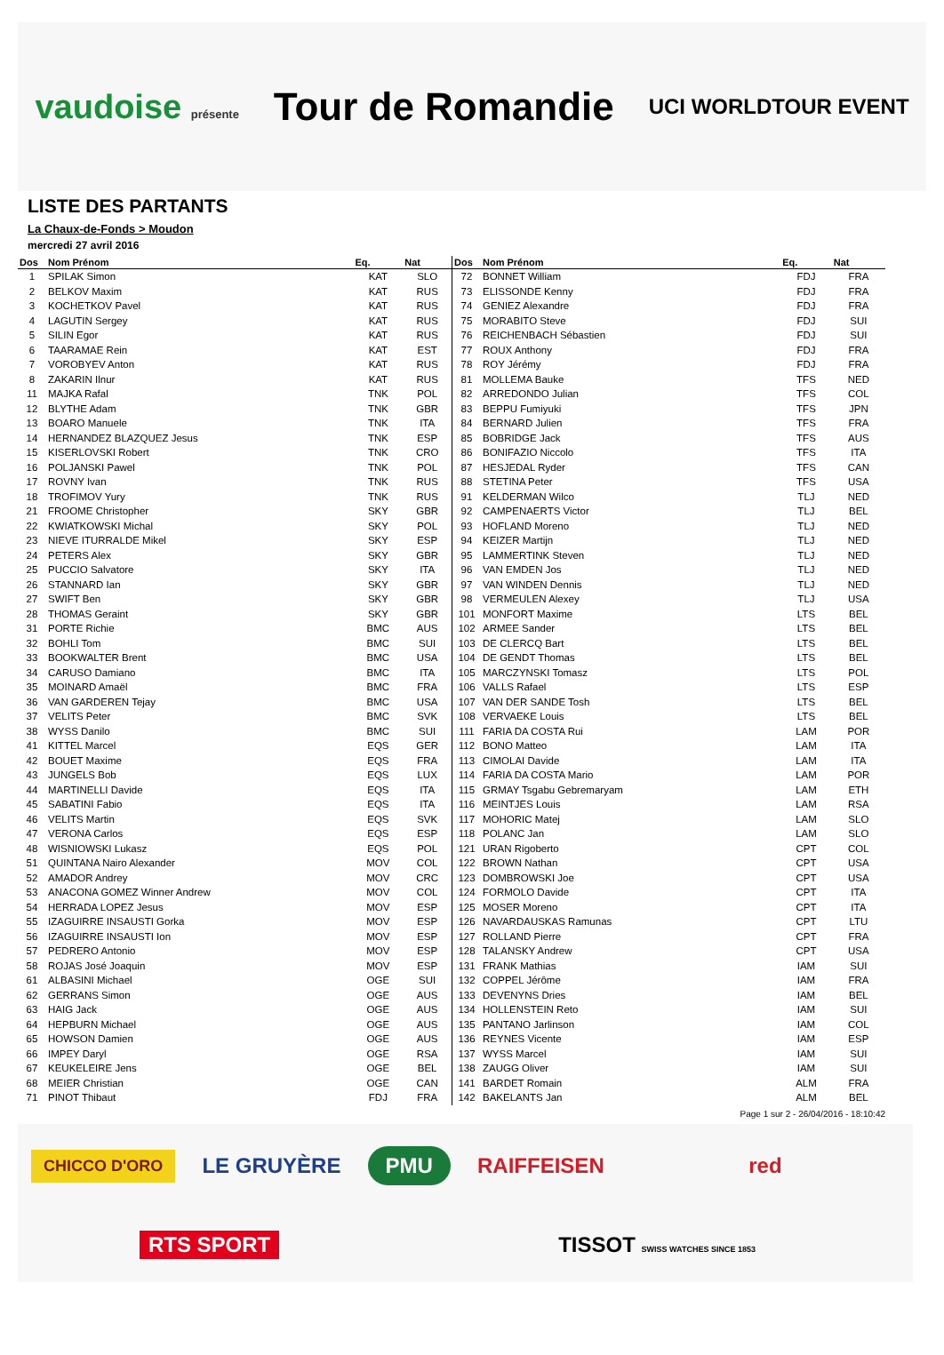vaudoise présente
Tour de Romandie
UCI WORLDTOUR EVENT
LISTE DES PARTANTS
La Chaux-de-Fonds > Moudon
mercredi 27 avril 2016
| Dos | Nom Prénom | Eq. | Nat |
| --- | --- | --- | --- |
| 1 | SPILAK Simon | KAT | SLO |
| 2 | BELKOV Maxim | KAT | RUS |
| 3 | KOCHETKOV Pavel | KAT | RUS |
| 4 | LAGUTIN Sergey | KAT | RUS |
| 5 | SILIN Egor | KAT | RUS |
| 6 | TAARAMAE Rein | KAT | EST |
| 7 | VOROBYEV Anton | KAT | RUS |
| 8 | ZAKARIN Ilnur | KAT | RUS |
| 11 | MAJKA Rafal | TNK | POL |
| 12 | BLYTHE Adam | TNK | GBR |
| 13 | BOARO Manuele | TNK | ITA |
| 14 | HERNANDEZ BLAZQUEZ Jesus | TNK | ESP |
| 15 | KISERLOVSKI Robert | TNK | CRO |
| 16 | POLJANSKI Pawel | TNK | POL |
| 17 | ROVNY Ivan | TNK | RUS |
| 18 | TROFIMOV Yury | TNK | RUS |
| 21 | FROOME Christopher | SKY | GBR |
| 22 | KWIATKOWSKI Michal | SKY | POL |
| 23 | NIEVE ITURRALDE Mikel | SKY | ESP |
| 24 | PETERS Alex | SKY | GBR |
| 25 | PUCCIO Salvatore | SKY | ITA |
| 26 | STANNARD Ian | SKY | GBR |
| 27 | SWIFT Ben | SKY | GBR |
| 28 | THOMAS Geraint | SKY | GBR |
| 31 | PORTE Richie | BMC | AUS |
| 32 | BOHLI Tom | BMC | SUI |
| 33 | BOOKWALTER Brent | BMC | USA |
| 34 | CARUSO Damiano | BMC | ITA |
| 35 | MOINARD Amaël | BMC | FRA |
| 36 | VAN GARDEREN Tejay | BMC | USA |
| 37 | VELITS Peter | BMC | SVK |
| 38 | WYSS Danilo | BMC | SUI |
| 41 | KITTEL Marcel | EQS | GER |
| 42 | BOUET Maxime | EQS | FRA |
| 43 | JUNGELS Bob | EQS | LUX |
| 44 | MARTINELLI Davide | EQS | ITA |
| 45 | SABATINI Fabio | EQS | ITA |
| 46 | VELITS Martin | EQS | SVK |
| 47 | VERONA Carlos | EQS | ESP |
| 48 | WISNIOWSKI Lukasz | EQS | POL |
| 51 | QUINTANA Nairo Alexander | MOV | COL |
| 52 | AMADOR Andrey | MOV | CRC |
| 53 | ANACONA GOMEZ Winner Andrew | MOV | COL |
| 54 | HERRADA LOPEZ Jesus | MOV | ESP |
| 55 | IZAGUIRRE INSAUSTI Gorka | MOV | ESP |
| 56 | IZAGUIRRE INSAUSTI Ion | MOV | ESP |
| 57 | PEDRERO Antonio | MOV | ESP |
| 58 | ROJAS José Joaquin | MOV | ESP |
| 61 | ALBASINI Michael | OGE | SUI |
| 62 | GERRANS Simon | OGE | AUS |
| 63 | HAIG Jack | OGE | AUS |
| 64 | HEPBURN Michael | OGE | AUS |
| 65 | HOWSON Damien | OGE | AUS |
| 66 | IMPEY Daryl | OGE | RSA |
| 67 | KEUKELEIRE Jens | OGE | BEL |
| 68 | MEIER Christian | OGE | CAN |
| 71 | PINOT Thibaut | FDJ | FRA |
| Dos | Nom Prénom | Eq. | Nat |
| --- | --- | --- | --- |
| 72 | BONNET William | FDJ | FRA |
| 73 | ELISSONDE Kenny | FDJ | FRA |
| 74 | GENIEZ Alexandre | FDJ | FRA |
| 75 | MORABITO Steve | FDJ | SUI |
| 76 | REICHENBACH Sébastien | FDJ | SUI |
| 77 | ROUX Anthony | FDJ | FRA |
| 78 | ROY Jérémy | FDJ | FRA |
| 81 | MOLLEMA Bauke | TFS | NED |
| 82 | ARREDONDO Julian | TFS | COL |
| 83 | BEPPU Fumiyuki | TFS | JPN |
| 84 | BERNARD Julien | TFS | FRA |
| 85 | BOBRIDGE Jack | TFS | AUS |
| 86 | BONIFAZIO Niccolo | TFS | ITA |
| 87 | HESJEDAL Ryder | TFS | CAN |
| 88 | STETINA Peter | TFS | USA |
| 91 | KELDERMAN Wilco | TLJ | NED |
| 92 | CAMPENAERTS Victor | TLJ | BEL |
| 93 | HOFLAND Moreno | TLJ | NED |
| 94 | KEIZER Martijn | TLJ | NED |
| 95 | LAMMERTINK Steven | TLJ | NED |
| 96 | VAN EMDEN Jos | TLJ | NED |
| 97 | VAN WINDEN Dennis | TLJ | NED |
| 98 | VERMEULEN Alexey | TLJ | USA |
| 101 | MONFORT Maxime | LTS | BEL |
| 102 | ARMEE Sander | LTS | BEL |
| 103 | DE CLERCQ Bart | LTS | BEL |
| 104 | DE GENDT Thomas | LTS | BEL |
| 105 | MARCZYNSKI Tomasz | LTS | POL |
| 106 | VALLS Rafael | LTS | ESP |
| 107 | VAN DER SANDE Tosh | LTS | BEL |
| 108 | VERVAEKE Louis | LTS | BEL |
| 111 | FARIA DA COSTA Rui | LAM | POR |
| 112 | BONO Matteo | LAM | ITA |
| 113 | CIMOLAI Davide | LAM | ITA |
| 114 | FARIA DA COSTA Mario | LAM | POR |
| 115 | GRMAY Tsgabu Gebremaryam | LAM | ETH |
| 116 | MEINTJES Louis | LAM | RSA |
| 117 | MOHORIC Matej | LAM | SLO |
| 118 | POLANC Jan | LAM | SLO |
| 121 | URAN Rigoberto | CPT | COL |
| 122 | BROWN Nathan | CPT | USA |
| 123 | DOMBROWSKI Joe | CPT | USA |
| 124 | FORMOLO Davide | CPT | ITA |
| 125 | MOSER Moreno | CPT | ITA |
| 126 | NAVARDAUSKAS Ramunas | CPT | LTU |
| 127 | ROLLAND Pierre | CPT | FRA |
| 128 | TALANSKY Andrew | CPT | USA |
| 131 | FRANK Mathias | IAM | SUI |
| 132 | COPPEL Jérôme | IAM | FRA |
| 133 | DEVENYNS Dries | IAM | BEL |
| 134 | HOLLENSTEIN Reto | IAM | SUI |
| 135 | PANTANO Jarlinson | IAM | COL |
| 136 | REYNES Vicente | IAM | ESP |
| 137 | WYSS Marcel | IAM | SUI |
| 138 | ZAUGG Oliver | IAM | SUI |
| 141 | BARDET Romain | ALM | FRA |
| 142 | BAKELANTS Jan | ALM | BEL |
Page 1 sur 2 - 26/04/2016 - 18:10:42
CHICCO D'ORO
LE GRUYÈRE
PMU
RAIFFEISEN
red
RTS SPORT
TISSOT SWISS WATCHES SINCE 1853